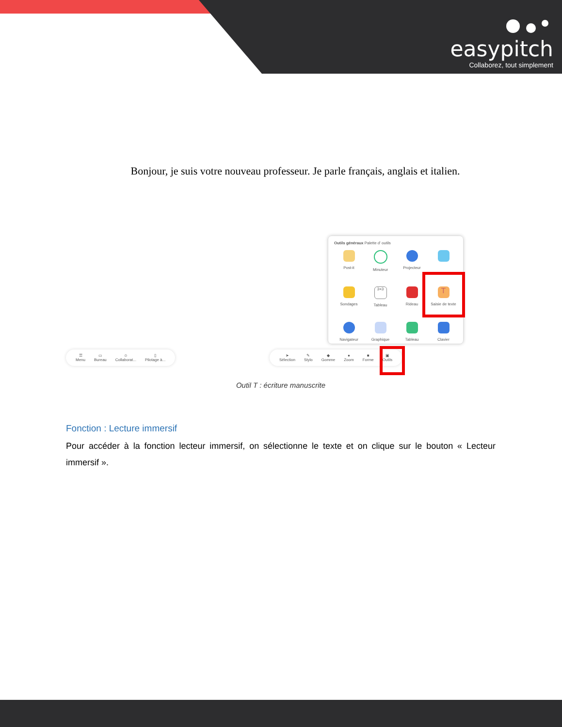easypitch
Collaborez, tout simplement
Bonjour, je suis votre nouveau professeur. Je parle français, anglais et italien.
Outils généraux Palette d' outils
Post-it
Minuteur
Projecteur
Sondages
3+3
Tableau
Rideau
T
Saisie de texte
Navigateur
Graphique
Tableau
Clavier
☰
Menu
▭
Bureau
☺
Collaborat...
▯
Pilotage à...
➤
Sélection
✎
Stylo
◆
Gomme
●
Zoom
■
Forme
▣
Outils
Outil T : écriture manuscrite
Fonction : Lecture immersif
Pour accéder à la fonction lecteur immersif, on sélectionne le texte et on clique sur le bouton « Lecteur immersif ».